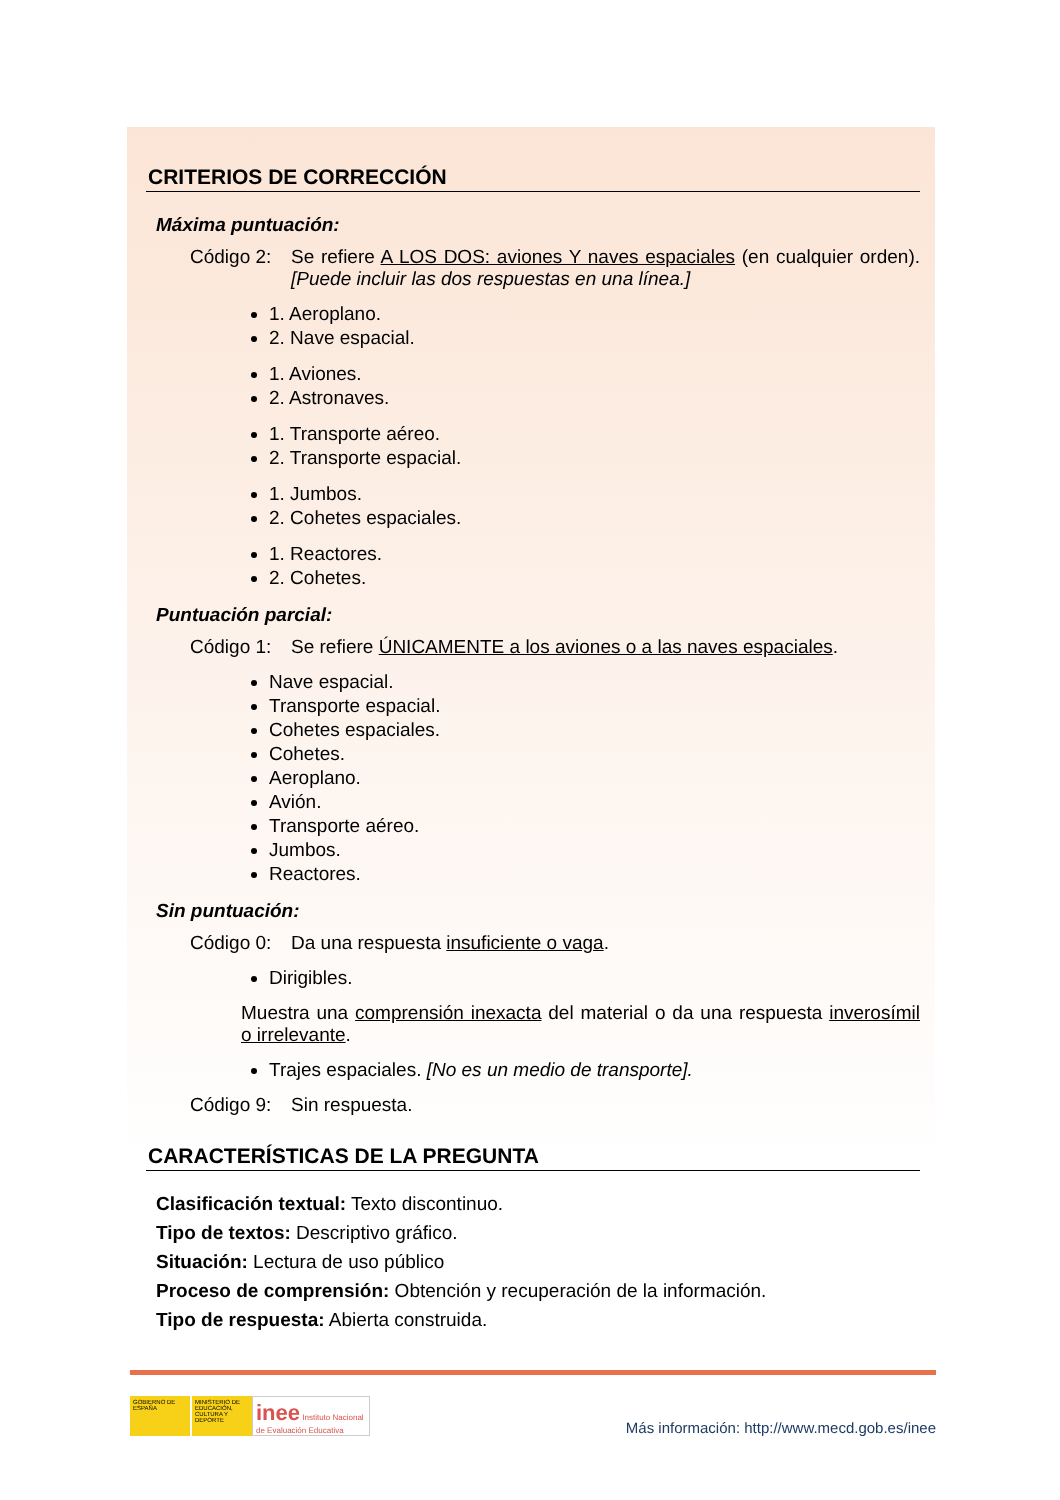CRITERIOS DE CORRECCIÓN
Máxima puntuación:
Código 2: Se refiere A LOS DOS: aviones Y naves espaciales (en cualquier orden). [Puede incluir las dos respuestas en una línea.]
1. Aeroplano.
2. Nave espacial.
1. Aviones.
2. Astronaves.
1. Transporte aéreo.
2. Transporte espacial.
1. Jumbos.
2. Cohetes espaciales.
1. Reactores.
2. Cohetes.
Puntuación parcial:
Código 1: Se refiere ÚNICAMENTE a los aviones o a las naves espaciales.
Nave espacial.
Transporte espacial.
Cohetes espaciales.
Cohetes.
Aeroplano.
Avión.
Transporte aéreo.
Jumbos.
Reactores.
Sin puntuación:
Código 0: Da una respuesta insuficiente o vaga.
Dirigibles.
Muestra una comprensión inexacta del material o da una respuesta inverosímil o irrelevante.
Trajes espaciales. [No es un medio de transporte].
Código 9: Sin respuesta.
CARACTERÍSTICAS DE LA PREGUNTA
Clasificación textual: Texto discontinuo.
Tipo de textos: Descriptivo gráfico.
Situación: Lectura de uso público
Proceso de comprensión: Obtención y recuperación de la información.
Tipo de respuesta: Abierta construida.
GOBIERNO DE ESPAÑA
MINISTERIO DE EDUCACIÓN, CULTURA Y DEPORTE
inee Instituto Nacional de Evaluación Educativa
Más información: http://www.mecd.gob.es/inee